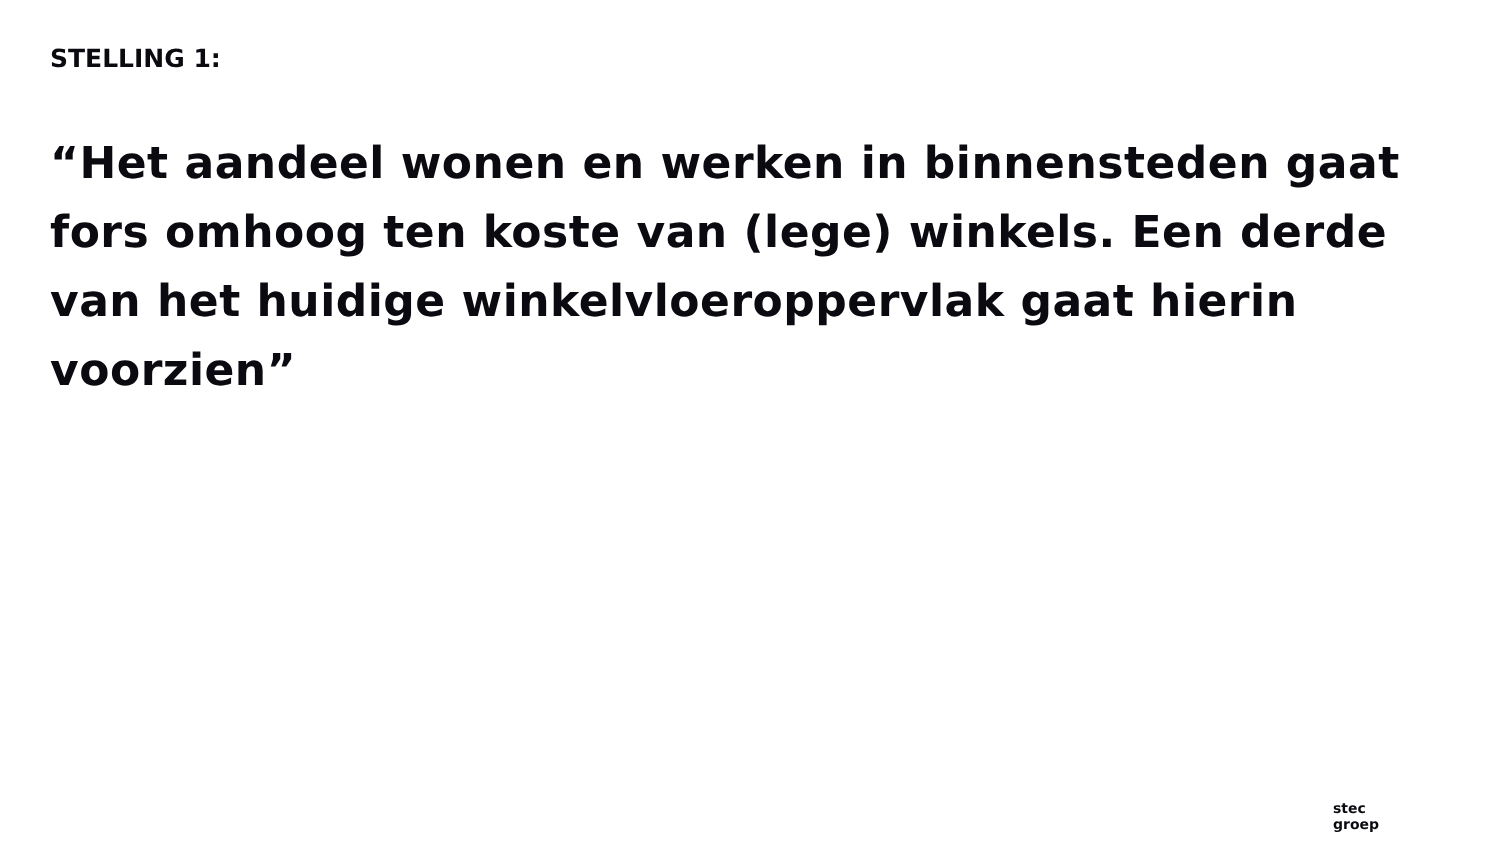STELLING 1:
“Het aandeel wonen en werken in binnensteden gaat fors omhoog ten koste van (lege) winkels. Een derde van het huidige winkelvloeroppervlak gaat hierin voorzien”
stec
groep